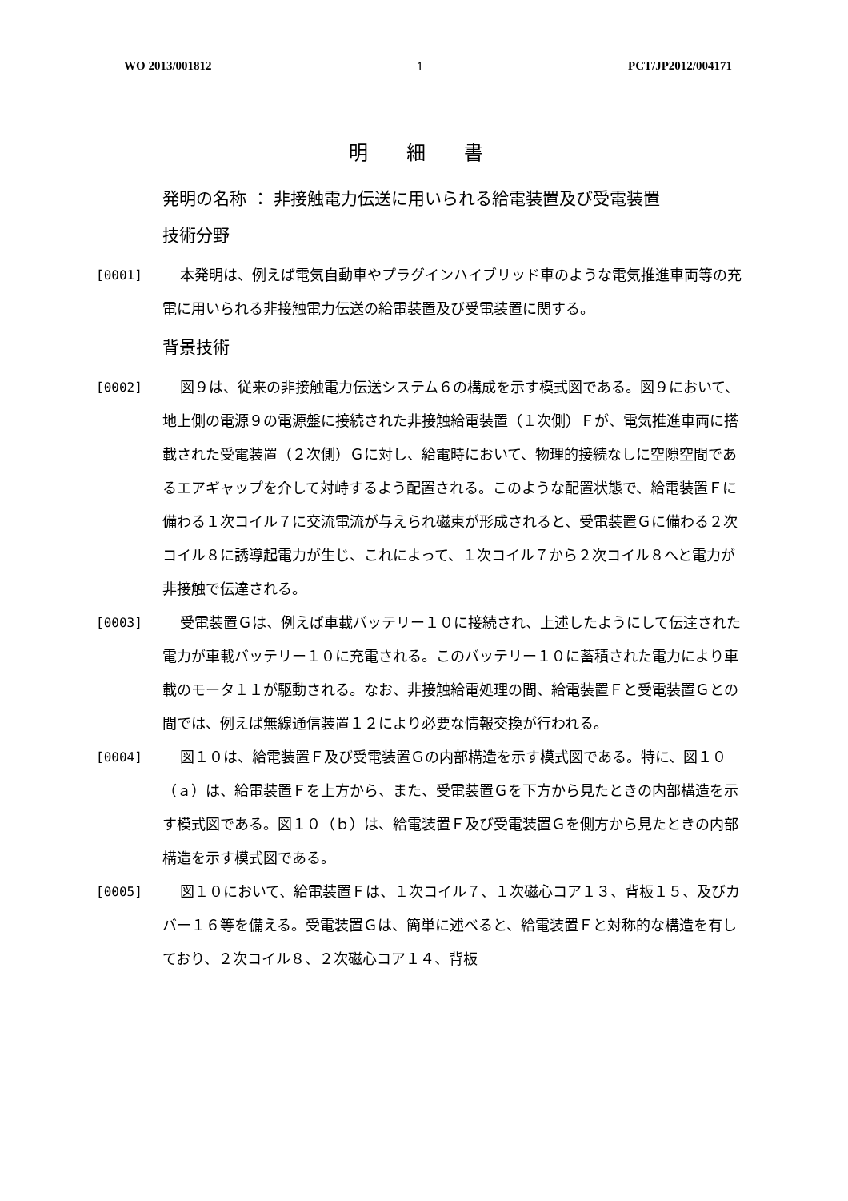WO 2013/001812 1 PCT/JP2012/004171
明 細 書
発明の名称 ： 非接触電力伝送に用いられる給電装置及び受電装置
技術分野
[0001] 本発明は、例えば電気自動車やプラグインハイブリッド車のような電気推進車両等の充電に用いられる非接触電力伝送の給電装置及び受電装置に関する。
背景技術
[0002] 図９は、従来の非接触電力伝送システム６の構成を示す模式図である。図９において、地上側の電源９の電源盤に接続された非接触給電装置（１次側）Ｆが、電気推進車両に搭載された受電装置（２次側）Ｇに対し、給電時において、物理的接続なしに空隙空間であるエアギャップを介して対峙するよう配置される。このような配置状態で、給電装置Ｆに備わる１次コイル７に交流電流が与えられ磁束が形成されると、受電装置Ｇに備わる２次コイル８に誘導起電力が生じ、これによって、１次コイル７から２次コイル８へと電力が非接触で伝達される。
[0003] 受電装置Ｇは、例えば車載バッテリー１０に接続され、上述したようにして伝達された電力が車載バッテリー１０に充電される。このバッテリー１０に蓄積された電力により車載のモータ１１が駆動される。なお、非接触給電処理の間、給電装置Ｆと受電装置Ｇとの間では、例えば無線通信装置１２により必要な情報交換が行われる。
[0004] 図１０は、給電装置Ｆ及び受電装置Ｇの内部構造を示す模式図である。特に、図１０（ａ）は、給電装置Ｆを上方から、また、受電装置Ｇを下方から見たときの内部構造を示す模式図である。図１０（ｂ）は、給電装置Ｆ及び受電装置Ｇを側方から見たときの内部構造を示す模式図である。
[0005] 図１０において、給電装置Ｆは、１次コイル７、１次磁心コア１３、背板１５、及びカバー１６等を備える。受電装置Ｇは、簡単に述べると、給電装置Ｆと対称的な構造を有しており、２次コイル８、２次磁心コア１４、背板